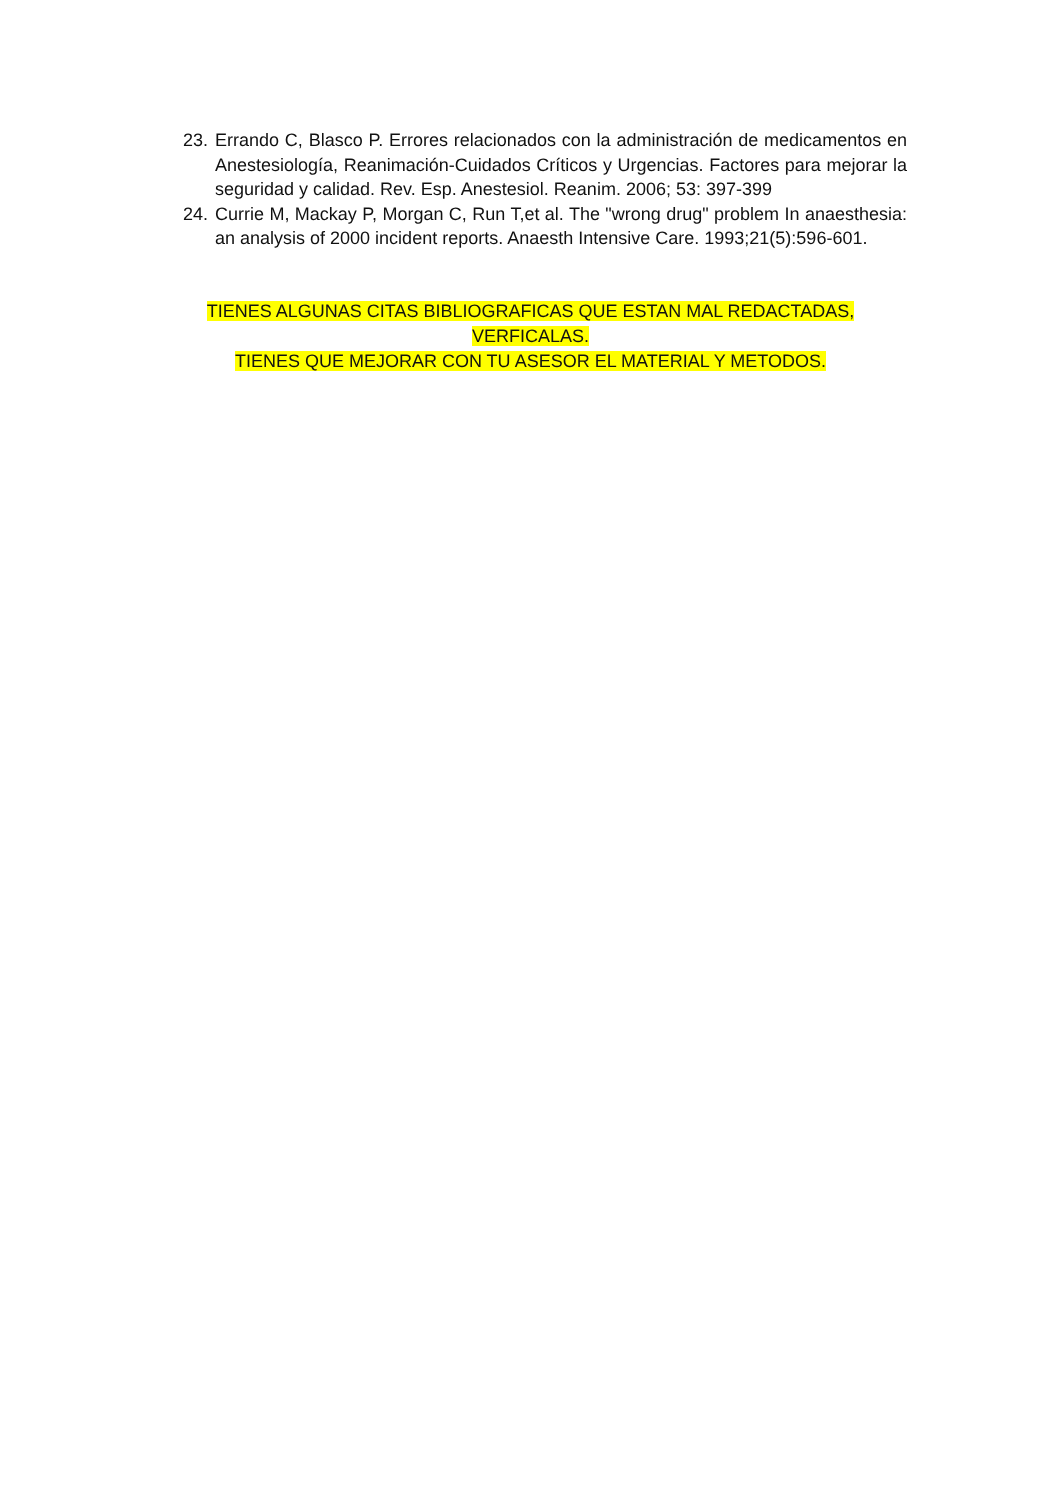23. Errando C, Blasco P. Errores relacionados con la administración de medicamentos en Anestesiología, Reanimación-Cuidados Críticos y Urgencias. Factores para mejorar la seguridad y calidad. Rev. Esp. Anestesiol. Reanim. 2006; 53: 397-399
24. Currie M, Mackay P, Morgan C, Run T,et al. The "wrong drug" problem In anaesthesia: an analysis of 2000 incident reports. Anaesth Intensive Care. 1993;21(5):596-601.
TIENES ALGUNAS CITAS BIBLIOGRAFICAS QUE ESTAN MAL REDACTADAS, VERFICALAS.
TIENES QUE MEJORAR CON TU ASESOR EL MATERIAL Y METODOS.